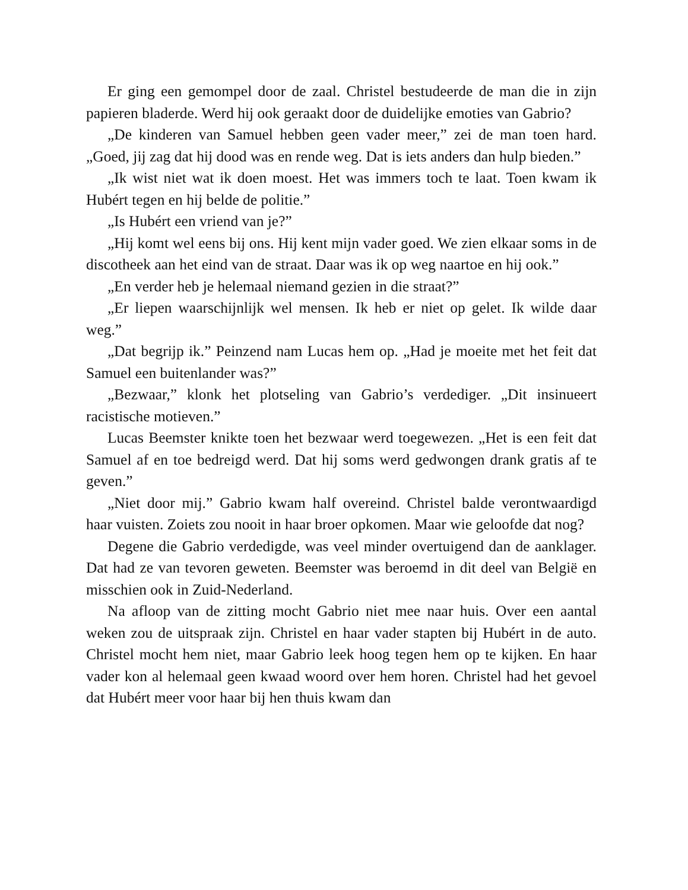Er ging een gemompel door de zaal. Christel bestudeerde de man die in zijn papieren bladerde. Werd hij ook geraakt door de duidelijke emoties van Gabrio?
„De kinderen van Samuel hebben geen vader meer,” zei de man toen hard. „Goed, jij zag dat hij dood was en rende weg. Dat is iets anders dan hulp bieden.”
„Ik wist niet wat ik doen moest. Het was immers toch te laat. Toen kwam ik Hubért tegen en hij belde de politie.”
„Is Hubért een vriend van je?”
„Hij komt wel eens bij ons. Hij kent mijn vader goed. We zien elkaar soms in de discotheek aan het eind van de straat. Daar was ik op weg naartoe en hij ook.”
„En verder heb je helemaal niemand gezien in die straat?”
„Er liepen waarschijnlijk wel mensen. Ik heb er niet op gelet. Ik wilde daar weg.”
„Dat begrijp ik.” Peinzend nam Lucas hem op. „Had je moeite met het feit dat Samuel een buitenlander was?”
„Bezwaar,” klonk het plotseling van Gabrio’s verdediger. „Dit insinueert racistische motieven.”
Lucas Beemster knikte toen het bezwaar werd toegewezen. „Het is een feit dat Samuel af en toe bedreigd werd. Dat hij soms werd gedwongen drank gratis af te geven.”
„Niet door mij.” Gabrio kwam half overeind. Christel balde verontwaardigd haar vuisten. Zoiets zou nooit in haar broer opkomen. Maar wie geloofde dat nog?
Degene die Gabrio verdedigde, was veel minder overtuigend dan de aanklager. Dat had ze van tevoren geweten. Beemster was beroemd in dit deel van België en misschien ook in Zuid-Nederland.
Na afloop van de zitting mocht Gabrio niet mee naar huis. Over een aantal weken zou de uitspraak zijn. Christel en haar vader stapten bij Hubért in de auto. Christel mocht hem niet, maar Gabrio leek hoog tegen hem op te kijken. En haar vader kon al helemaal geen kwaad woord over hem horen. Christel had het gevoel dat Hubért meer voor haar bij hen thuis kwam dan